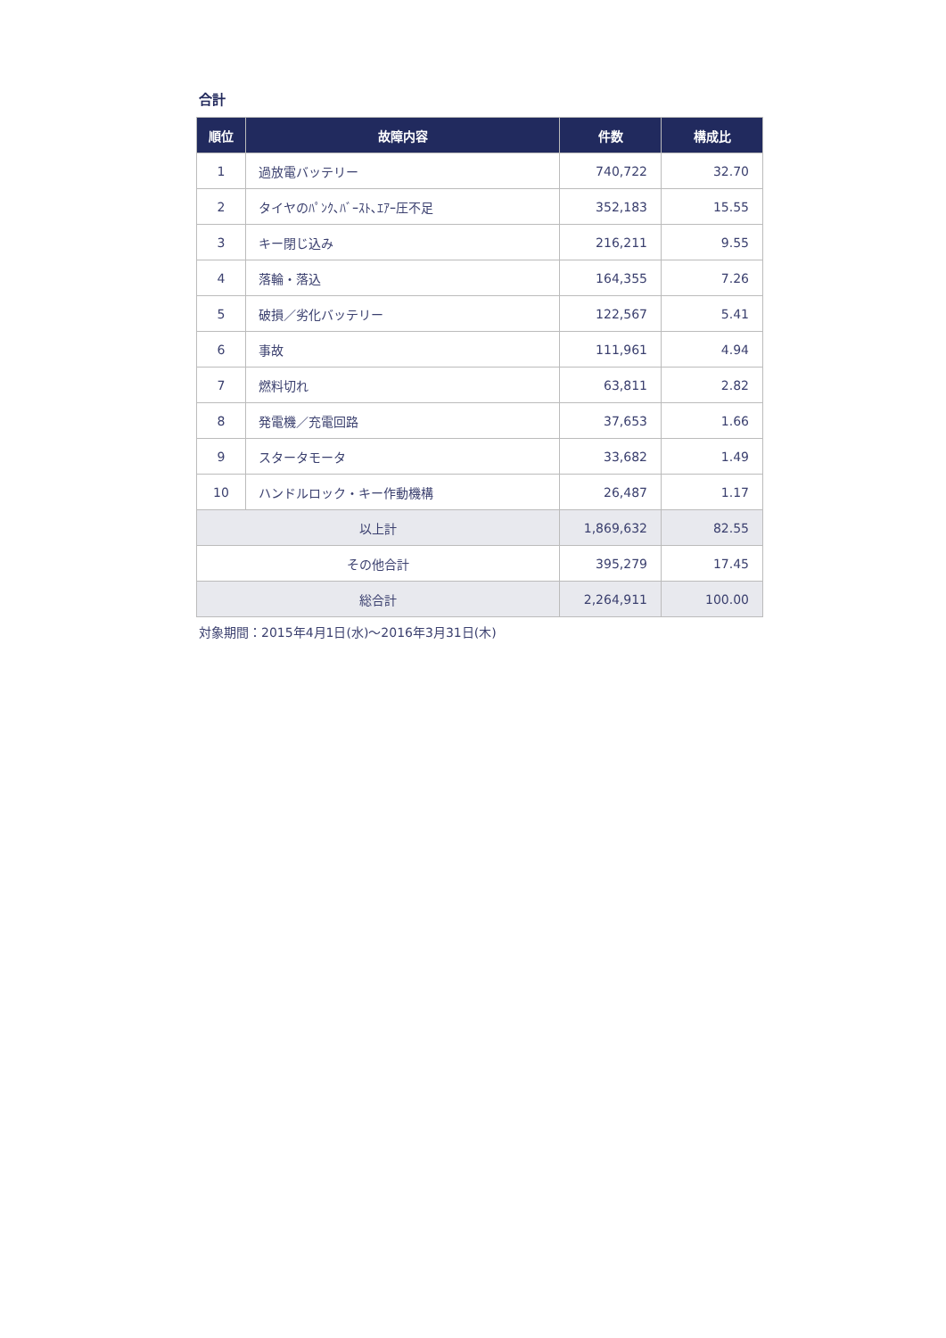合計
| 順位 | 故障内容 | 件数 | 構成比 |
| --- | --- | --- | --- |
| 1 | 過放電バッテリー | 740,722 | 32.70 |
| 2 | タイヤのﾊﾟﾝｸ､ﾊﾞｰｽﾄ､ｴｱｰ圧不足 | 352,183 | 15.55 |
| 3 | キー閉じ込み | 216,211 | 9.55 |
| 4 | 落輪・落込 | 164,355 | 7.26 |
| 5 | 破損／劣化バッテリー | 122,567 | 5.41 |
| 6 | 事故 | 111,961 | 4.94 |
| 7 | 燃料切れ | 63,811 | 2.82 |
| 8 | 発電機／充電回路 | 37,653 | 1.66 |
| 9 | スタータモータ | 33,682 | 1.49 |
| 10 | ハンドルロック・キー作動機構 | 26,487 | 1.17 |
| 以上計 | | 1,869,632 | 82.55 |
| その他合計 | | 395,279 | 17.45 |
| 総合計 | | 2,264,911 | 100.00 |
対象期間：2015年4月1日(水)～2016年3月31日(木)